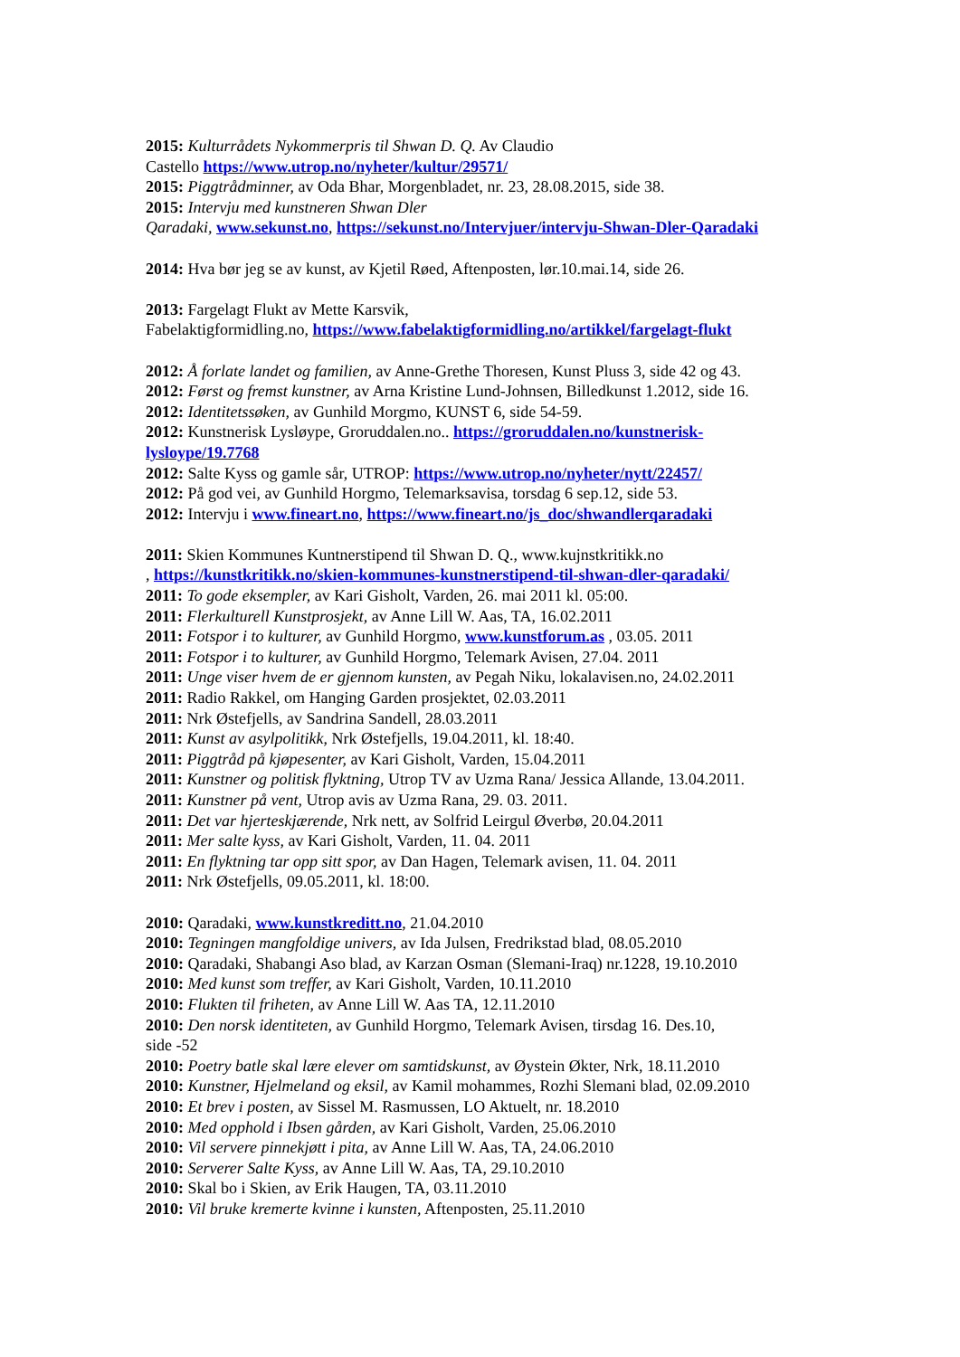2015: Kulturrådets Nykommerpris til Shwan D. Q. Av Claudio
Castello https://www.utrop.no/nyheter/kultur/29571/
2015: Piggtrådminner, av Oda Bhar, Morgenbladet, nr. 23, 28.08.2015, side 38.
2015: Intervju med kunstneren Shwan Dler
Qaradaki, www.sekunst.no, https://sekunst.no/Intervjuer/intervju-Shwan-Dler-Qaradaki
2014: Hva bør jeg se av kunst, av Kjetil Røed, Aftenposten, lør.10.mai.14, side 26.
2013: Fargelagt Flukt av Mette Karsvik,
Fabelaktigformidling.no, https://www.fabelaktigformidling.no/artikkel/fargelagt-flukt
2012: Å forlate landet og familien, av Anne-Grethe Thoresen, Kunst Pluss 3, side 42 og 43.
2012: Først og fremst kunstner, av Arna Kristine Lund-Johnsen, Billedkunst 1.2012, side 16.
2012: Identitetssøken, av Gunhild Morgmo, KUNST 6, side 54-59.
2012: Kunstnerisk Lysløype, Groruddalen.no.. https://groruddalen.no/kunstnerisk-lysloype/19.7768
2012: Salte Kyss og gamle sår, UTROP: https://www.utrop.no/nyheter/nytt/22457/
2012: På god vei, av Gunhild Horgmo, Telemarksavisa, torsdag 6 sep.12, side 53.
2012: Intervju i www.fineart.no, https://www.fineart.no/js_doc/shwandlerqaradaki
2011: Skien Kommunes Kuntnerstipend til Shwan D. Q., www.kujnstkritikk.no
, https://kunstkritikk.no/skien-kommunes-kunstnerstipend-til-shwan-dler-qaradaki/
2011: To gode eksempler, av Kari Gisholt, Varden, 26. mai 2011 kl. 05:00.
2011: Flerkulturell Kunstprosjekt, av Anne Lill W. Aas, TA, 16.02.2011
2011: Fotspor i to kulturer, av Gunhild Horgmo, www.kunstforum.as , 03.05. 2011
2011: Fotspor i to kulturer, av Gunhild Horgmo, Telemark Avisen, 27.04. 2011
2011: Unge viser hvem de er gjennom kunsten, av Pegah Niku, lokalavisen.no, 24.02.2011
2011: Radio Rakkel, om Hanging Garden prosjektet, 02.03.2011
2011: Nrk Østefjells, av Sandrina Sandell, 28.03.2011
2011: Kunst av asylpolitikk, Nrk Østefjells, 19.04.2011, kl. 18:40.
2011: Piggtråd på kjøpesenter, av Kari Gisholt, Varden, 15.04.2011
2011: Kunstner og politisk flyktning, Utrop TV av Uzma Rana/ Jessica Allande, 13.04.2011.
2011: Kunstner på vent, Utrop avis av Uzma Rana, 29. 03. 2011.
2011: Det var hjerteskjærende, Nrk nett, av Solfrid Leirgul Øverbø, 20.04.2011
2011: Mer salte kyss, av Kari Gisholt, Varden, 11. 04. 2011
2011: En flyktning tar opp sitt spor, av Dan Hagen, Telemark avisen, 11. 04. 2011
2011: Nrk Østefjells, 09.05.2011, kl. 18:00.
2010: Qaradaki, www.kunstkreditt.no, 21.04.2010
2010: Tegningen mangfoldige univers, av Ida Julsen, Fredrikstad blad, 08.05.2010
2010: Qaradaki, Shabangi Aso blad, av Karzan Osman (Slemani-Iraq) nr.1228, 19.10.2010
2010: Med kunst som treffer, av Kari Gisholt, Varden, 10.11.2010
2010: Flukten til friheten, av Anne Lill W. Aas TA, 12.11.2010
2010: Den norsk identiteten, av Gunhild Horgmo, Telemark Avisen, tirsdag 16. Des.10,
side -52
2010: Poetry batle skal lære elever om samtidskunst, av Øystein Økter, Nrk, 18.11.2010
2010: Kunstner, Hjelmeland og eksil, av Kamil mohammes, Rozhi Slemani blad, 02.09.2010
2010: Et brev i posten, av Sissel M. Rasmussen, LO Aktuelt, nr. 18.2010
2010: Med opphold i Ibsen gården, av Kari Gisholt, Varden, 25.06.2010
2010: Vil servere pinnekjøtt i pita, av Anne Lill W. Aas, TA, 24.06.2010
2010: Serverer Salte Kyss, av Anne Lill W. Aas, TA, 29.10.2010
2010: Skal bo i Skien, av Erik Haugen, TA, 03.11.2010
2010: Vil bruke kremerte kvinne i kunsten, Aftenposten, 25.11.2010